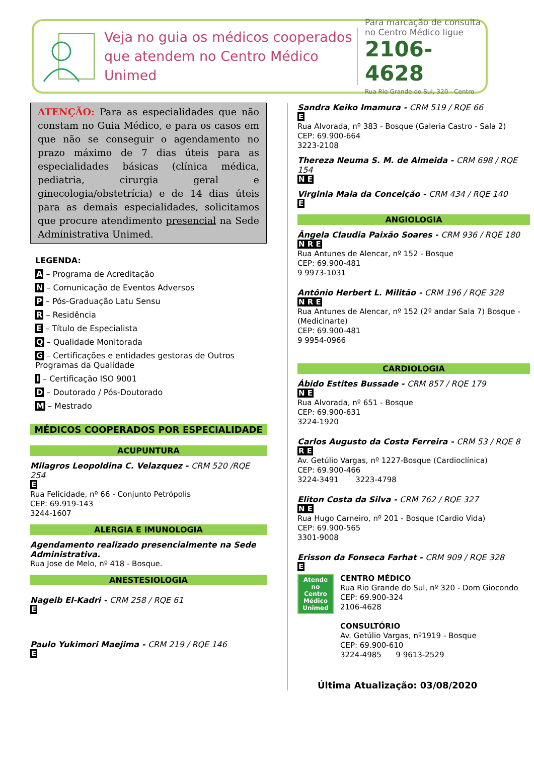Veja no guia os médicos cooperados que atendem no Centro Médico Unimed
Para marcação de consulta no Centro Médico ligue
2106-4628
Rua Rio Grande do Sul, 320 - Centro
ATENÇÃO: Para as especialidades que não constam no Guia Médico, e para os casos em que não se conseguir o agendamento no prazo máximo de 7 dias úteis para as especialidades básicas (clínica médica, pediatria, cirurgia geral e ginecologia/obstetrícia) e de 14 dias úteis para as demais especialidades, solicitamos que procure atendimento presencial na Sede Administrativa Unimed.
LEGENDA:
A – Programa de Acreditação
N – Comunicação de Eventos Adversos
P – Pós-Graduação Latu Sensu
R – Residência
E – Título de Especialista
Q – Qualidade Monitorada
G – Certificações e entidades gestoras de Outros Programas da Qualidade
I – Certificação ISO 9001
D – Doutorado / Pós-Doutorado
M – Mestrado
MÉDICOS COOPERADOS POR ESPECIALIDADE
ACUPUNTURA
Milagros Leopoldina C. Velazquez - CRM 520 /RQE 254
E
Rua Felicidade, nº 66 - Conjunto Petrópolis
CEP: 69.919-143
3244-1607
ALERGIA E IMUNOLOGIA
Agendamento realizado presencialmente na Sede Administrativa.
Rua Jose de Melo, nº 418 - Bosque.
ANESTESIOLOGIA
Nageib El-Kadri - CRM 258 / RQE 61
E
Paulo Yukimori Maejima - CRM 219 / RQE 146
E
Sandra Keiko Imamura - CRM 519 / RQE 66
E
Rua Alvorada, nº 383 - Bosque (Galeria Castro - Sala 2)
CEP: 69.900-664
3223-2108
Thereza Neuma S. M. de Almeida - CRM 698 / RQE 154
N E
Virginia Maia da Conceição - CRM 434 / RQE 140
E
ANGIOLOGIA
Ângela Claudia Paixão Soares - CRM 936 / RQE 180
N R E
Rua Antunes de Alencar, nº 152 - Bosque
CEP: 69.900-481
9 9973-1031
Antônio Herbert L. Militão - CRM 196 / RQE 328
N R E
Rua Antunes de Alencar, nº 152 (2º andar Sala 7) Bosque - (Medicinarte)
CEP: 69.900-481
9 9954-0966
CARDIOLOGIA
Ábido Estites Bussade - CRM 857 / RQE 179
N E
Rua Alvorada, nº 651 - Bosque
CEP: 69.900-631
3224-1920
Carlos Augusto da Costa Ferreira - CRM 53 / RQE 8
R E
Av. Getúlio Vargas, nº 1227-Bosque (Cardioclínica)
CEP: 69.900-466
3224-3491 3223-4798
Eliton Costa da Silva - CRM 762 / RQE 327
N E
Rua Hugo Carneiro, nº 201 - Bosque (Cardio Vida)
CEP: 69.900-565
3301-9008
Erisson da Fonseca Farhat - CRM 909 / RQE 328
E
Atende no Centro Médico Unimed
CENTRO MÉDICO
Rua Rio Grande do Sul, nº 320 - Dom Giocondo
CEP: 69.900-324
2106-4628
CONSULTÓRIO
Av. Getúlio Vargas, nº1919 - Bosque
CEP: 69.900-610
3224-4985 9 9613-2529
Última Atualização: 03/08/2020